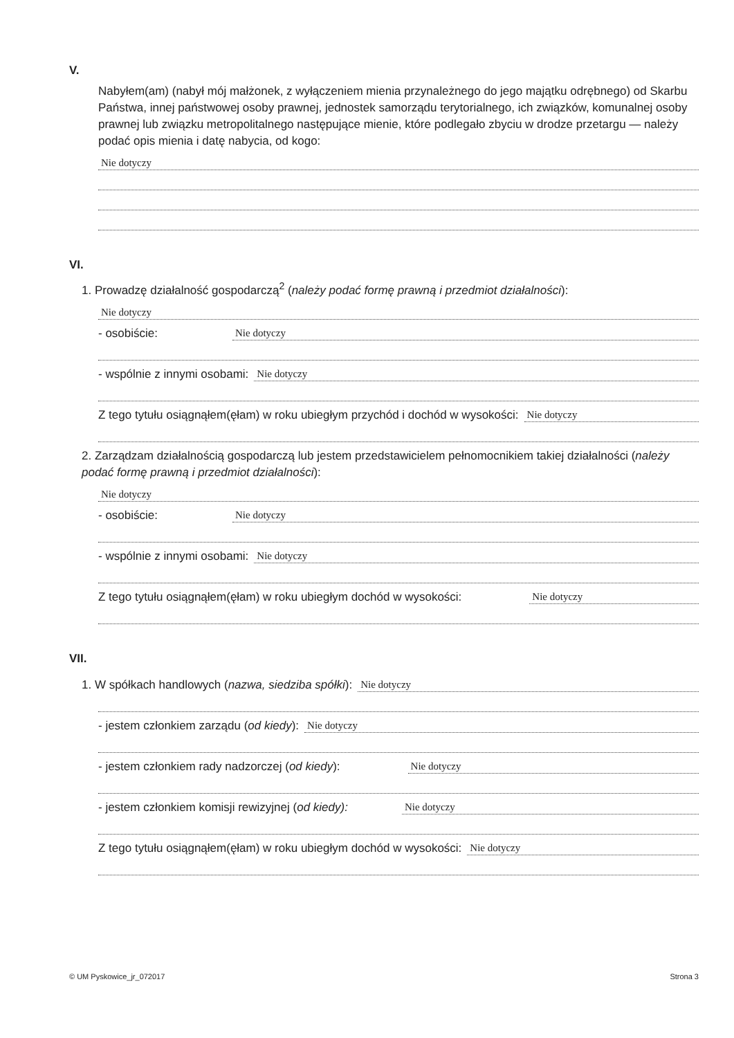V.
Nabyłem(am) (nabył mój małżonek, z wyłączeniem mienia przynależnego do jego majątku odrębnego) od Skarbu Państwa, innej państwowej osoby prawnej, jednostek samorządu terytorialnego, ich związków, komunalnej osoby prawnej lub związku metropolitalnego następujące mienie, które podlegało zbyciu w drodze przetargu — należy podać opis mienia i datę nabycia, od kogo:
Nie dotyczy
VI.
1. Prowadzę działalność gospodarczą<sup>2</sup> (należy podać formę prawną i przedmiot działalności):
Nie dotyczy
- osobiście: Nie dotyczy
- wspólnie z innymi osobami: Nie dotyczy
Z tego tytułu osiągnąłem(ęłam) w roku ubiegłym przychód i dochód w wysokości: Nie dotyczy
2. Zarządzam działalnością gospodarczą lub jestem przedstawicielem pełnomocnikiem takiej działalności (należy podać formę prawną i przedmiot działalności):
Nie dotyczy
- osobiście: Nie dotyczy
- wspólnie z innymi osobami: Nie dotyczy
Z tego tytułu osiągnąłem(ęłam) w roku ubiegłym dochód w wysokości: Nie dotyczy
VII.
1. W spółkach handlowych (nazwa, siedziba spółki): Nie dotyczy
- jestem członkiem zarządu (od kiedy): Nie dotyczy
- jestem członkiem rady nadzorczej (od kiedy): Nie dotyczy
- jestem członkiem komisji rewizyjnej (od kiedy): Nie dotyczy
Z tego tytułu osiągnąłem(ęłam) w roku ubiegłym dochód w wysokości: Nie dotyczy
© UM Pyskowice_jr_072017 Strona 3